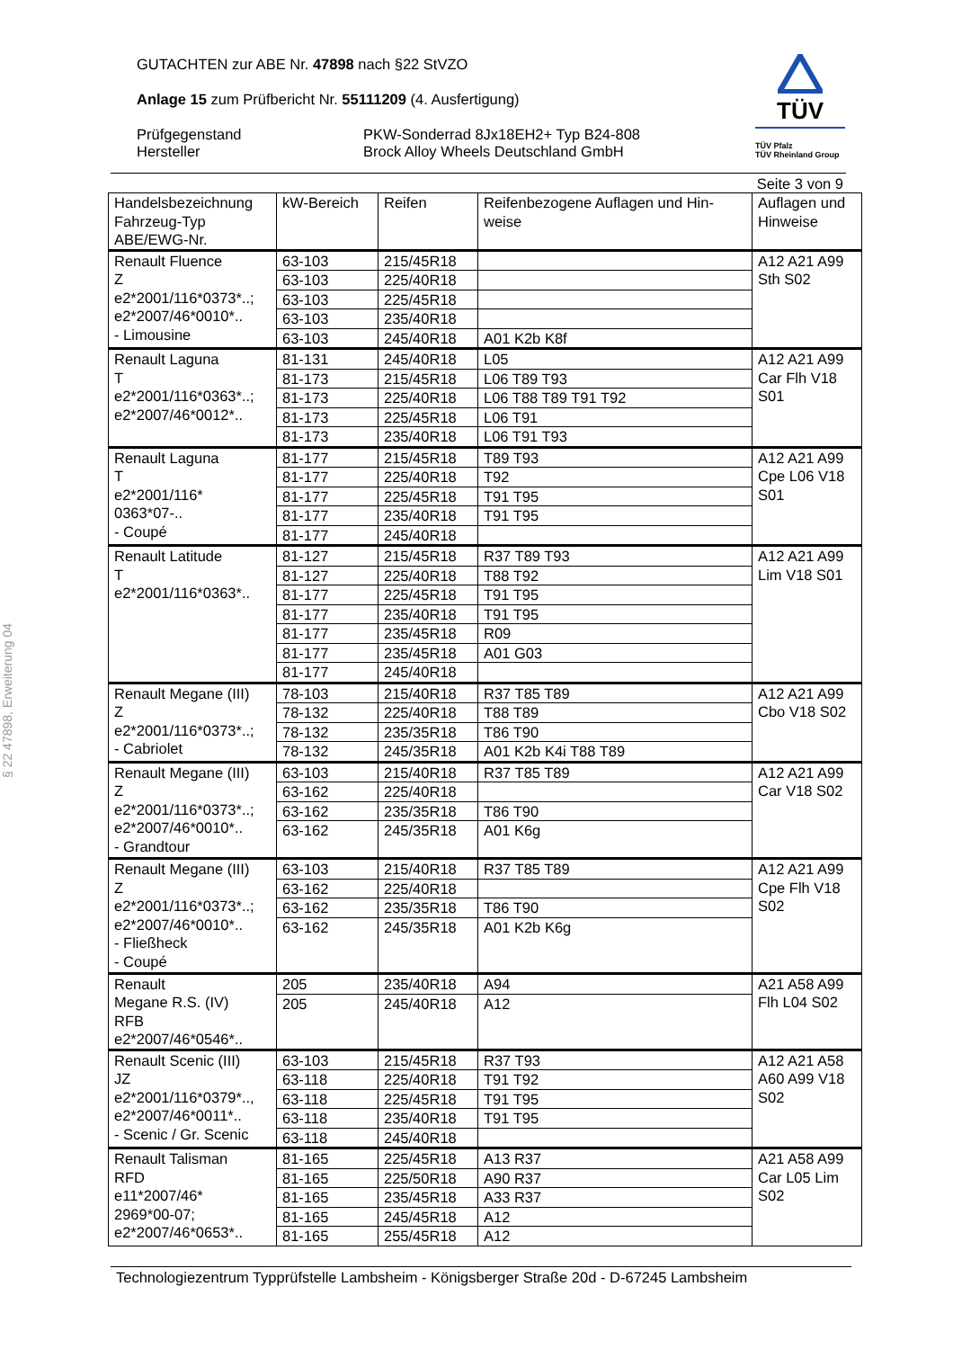§ 22 47898, Erweiterung 04
GUTACHTEN zur ABE Nr. 47898 nach §22 StVZO
Anlage 15 zum Prüfbericht Nr. 55111209 (4. Ausfertigung)
Prüfgegenstand
Hersteller
PKW-Sonderrad 8Jx18EH2+ Typ B24-808
Brock Alloy Wheels Deutschland GmbH
TÜV
TÜV Pfalz
TÜV Rheinland Group
Seite 3 von 9
| Handelsbezeichnung Fahrzeug-Typ ABE/EWG-Nr. | kW-Bereich | Reifen | Reifenbezogene Auflagen und Hin-weise | Auflagen und Hinweise |
| --- | --- | --- | --- | --- |
| Renault Fluence Z e2*2001/116*0373*..; e2*2007/46*0010*.. - Limousine | 63-103 | 215/45R18 | | A12 A21 A99 Sth S02 |
| | 63-103 | 225/40R18 | | |
| | 63-103 | 225/45R18 | | |
| | 63-103 | 235/40R18 | | |
| | 63-103 | 245/40R18 | A01 K2b K8f | |
| Renault Laguna T e2*2001/116*0363*..; e2*2007/46*0012*.. | 81-131 | 245/40R18 | L05 | A12 A21 A99 Car Flh V18 S01 |
| | 81-173 | 215/45R18 | L06 T89 T93 | |
| | 81-173 | 225/40R18 | L06 T88 T89 T91 T92 | |
| | 81-173 | 225/45R18 | L06 T91 | |
| | 81-173 | 235/40R18 | L06 T91 T93 | |
| Renault Laguna T e2*2001/116* 0363*07-.. - Coupé | 81-177 | 215/45R18 | T89 T93 | A12 A21 A99 Cpe L06 V18 S01 |
| | 81-177 | 225/40R18 | T92 | |
| | 81-177 | 225/45R18 | T91 T95 | |
| | 81-177 | 235/40R18 | T91 T95 | |
| | 81-177 | 245/40R18 | | |
| Renault Latitude T e2*2001/116*0363*.. | 81-127 | 215/45R18 | R37 T89 T93 | A12 A21 A99 Lim V18 S01 |
| | 81-127 | 225/40R18 | T88 T92 | |
| | 81-177 | 225/45R18 | T91 T95 | |
| | 81-177 | 235/40R18 | T91 T95 | |
| | 81-177 | 235/45R18 | R09 | |
| | 81-177 | 235/45R18 | A01 G03 | |
| | 81-177 | 245/40R18 | | |
| Renault Megane (III) Z e2*2001/116*0373*..; - Cabriolet | 78-103 | 215/40R18 | R37 T85 T89 | A12 A21 A99 Cbo V18 S02 |
| | 78-132 | 225/40R18 | T88 T89 | |
| | 78-132 | 235/35R18 | T86 T90 | |
| | 78-132 | 245/35R18 | A01 K2b K4i T88 T89 | |
| Renault Megane (III) Z e2*2001/116*0373*..; e2*2007/46*0010*.. - Grandtour | 63-103 | 215/40R18 | R37 T85 T89 | A12 A21 A99 Car V18 S02 |
| | 63-162 | 225/40R18 | | |
| | 63-162 | 235/35R18 | T86 T90 | |
| | 63-162 | 245/35R18 | A01 K6g | |
| Renault Megane (III) Z e2*2001/116*0373*..; e2*2007/46*0010*.. - Fließheck - Coupé | 63-103 | 215/40R18 | R37 T85 T89 | A12 A21 A99 Cpe Flh V18 S02 |
| | 63-162 | 225/40R18 | | |
| | 63-162 | 235/35R18 | T86 T90 | |
| | 63-162 | 245/35R18 | A01 K2b K6g | |
| Renault Megane R.S. (IV) RFB e2*2007/46*0546*.. | 205 | 235/40R18 | A94 | A21 A58 A99 Flh L04 S02 |
| | 205 | 245/40R18 | A12 | |
| Renault Scenic (III) JZ e2*2001/116*0379*.., e2*2007/46*0011*.. - Scenic / Gr. Scenic | 63-103 | 215/45R18 | R37 T93 | A12 A21 A58 A60 A99 V18 S02 |
| | 63-118 | 225/40R18 | T91 T92 | |
| | 63-118 | 225/45R18 | T91 T95 | |
| | 63-118 | 235/40R18 | T91 T95 | |
| | 63-118 | 245/40R18 | | |
| Renault Talisman RFD e11*2007/46* 2969*00-07; e2*2007/46*0653*.. | 81-165 | 225/45R18 | A13 R37 | A21 A58 A99 Car L05 Lim S02 |
| | 81-165 | 225/50R18 | A90 R37 | |
| | 81-165 | 235/45R18 | A33 R37 | |
| | 81-165 | 245/45R18 | A12 | |
| | 81-165 | 255/45R18 | A12 | |
Technologiezentrum Typprüfstelle Lambsheim - Königsberger Straße 20d - D-67245 Lambsheim